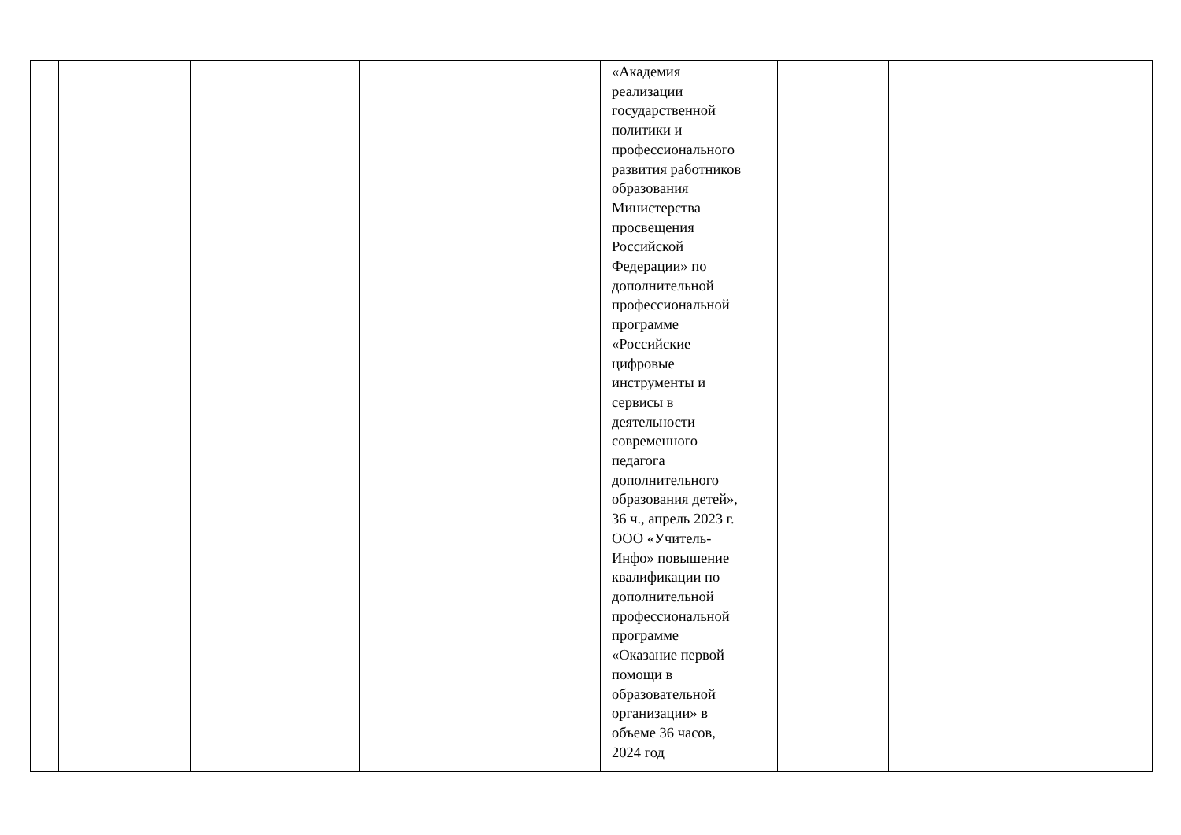| | | | | | «Академия реализации государственной политики и профессионального развития работников образования Министерства просвещения Российской Федерации» по дополнительной профессиональной программе «Российские цифровые инструменты и сервисы в деятельности современного педагога дополнительного образования детей», 36 ч., апрель 2023 г. ООО «Учитель- Инфо» повышение квалификации по дополнительной профессиональной программе «Оказание первой помощи в образовательной организации» в объеме 36 часов, 2024 год | | | |